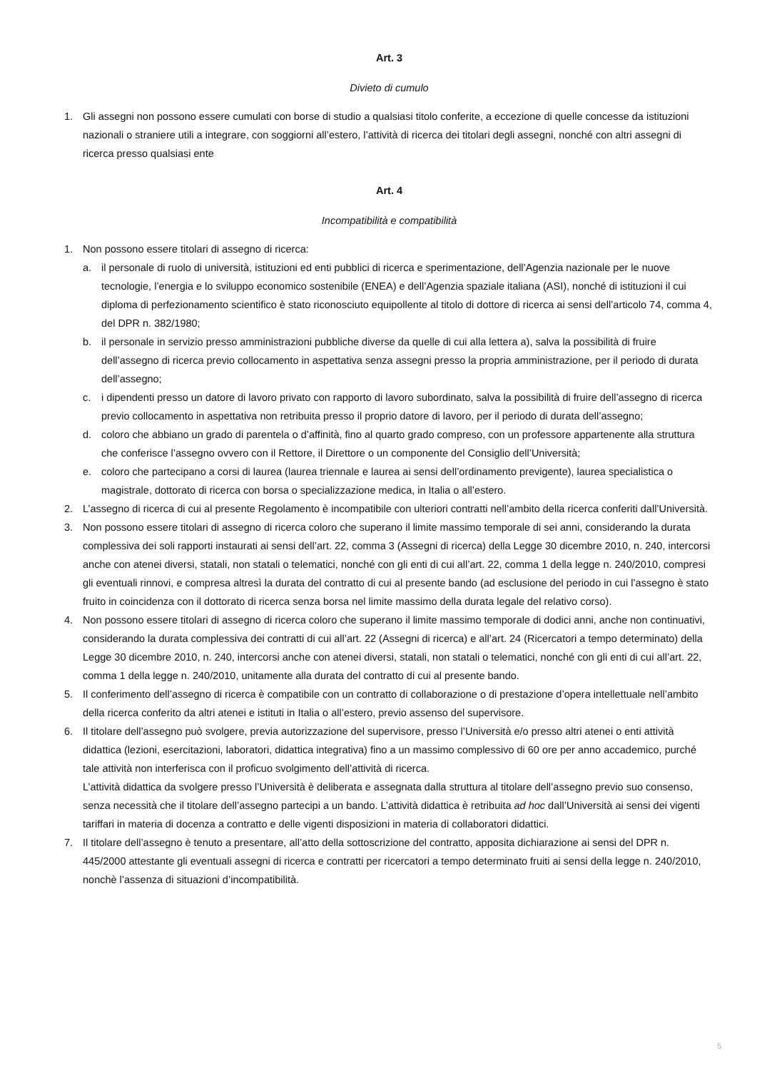Art. 3
Divieto di cumulo
1. Gli assegni non possono essere cumulati con borse di studio a qualsiasi titolo conferite, a eccezione di quelle concesse da istituzioni nazionali o straniere utili a integrare, con soggiorni all’estero, l’attività di ricerca dei titolari degli assegni, nonché con altri assegni di ricerca presso qualsiasi ente
Art. 4
Incompatibilità e compatibilità
1. Non possono essere titolari di assegno di ricerca:
a. il personale di ruolo di università, istituzioni ed enti pubblici di ricerca e sperimentazione, dell’Agenzia nazionale per le nuove tecnologie, l’energia e lo sviluppo economico sostenibile (ENEA) e dell’Agenzia spaziale italiana (ASI), nonché di istituzioni il cui diploma di perfezionamento scientifico è stato riconosciuto equipollente al titolo di dottore di ricerca ai sensi dell’articolo 74, comma 4, del DPR n. 382/1980;
b. il personale in servizio presso amministrazioni pubbliche diverse da quelle di cui alla lettera a), salva la possibilità di fruire dell’assegno di ricerca previo collocamento in aspettativa senza assegni presso la propria amministrazione, per il periodo di durata dell’assegno;
c. i dipendenti presso un datore di lavoro privato con rapporto di lavoro subordinato, salva la possibilità di fruire dell’assegno di ricerca previo collocamento in aspettativa non retribuita presso il proprio datore di lavoro, per il periodo di durata dell’assegno;
d. coloro che abbiano un grado di parentela o d’affinità, fino al quarto grado compreso, con un professore appartenente alla struttura che conferisce l’assegno ovvero con il Rettore, il Direttore o un componente del Consiglio dell’Università;
e. coloro che partecipano a corsi di laurea (laurea triennale e laurea ai sensi dell’ordinamento previgente), laurea specialistica o magistrale, dottorato di ricerca con borsa o specializzazione medica, in Italia o all’estero.
2. L’assegno di ricerca di cui al presente Regolamento è incompatibile con ulteriori contratti nell’ambito della ricerca conferiti dall’Università.
3. Non possono essere titolari di assegno di ricerca coloro che superano il limite massimo temporale di sei anni, considerando la durata complessiva dei soli rapporti instaurati ai sensi dell’art. 22, comma 3 (Assegni di ricerca) della Legge 30 dicembre 2010, n. 240, intercorsi anche con atenei diversi, statali, non statali o telematici, nonché con gli enti di cui all’art. 22, comma 1 della legge n. 240/2010, compresi gli eventuali rinnovi, e compresa altresì la durata del contratto di cui al presente bando (ad esclusione del periodo in cui l’assegno è stato fruito in coincidenza con il dottorato di ricerca senza borsa nel limite massimo della durata legale del relativo corso).
4. Non possono essere titolari di assegno di ricerca coloro che superano il limite massimo temporale di dodici anni, anche non continuativi, considerando la durata complessiva dei contratti di cui all’art. 22 (Assegni di ricerca) e all’art. 24 (Ricercatori a tempo determinato) della Legge 30 dicembre 2010, n. 240, intercorsi anche con atenei diversi, statali, non statali o telematici, nonché con gli enti di cui all’art. 22, comma 1 della legge n. 240/2010, unitamente alla durata del contratto di cui al presente bando.
5. Il conferimento dell’assegno di ricerca è compatibile con un contratto di collaborazione o di prestazione d’opera intellettuale nell’ambito della ricerca conferito da altri atenei e istituti in Italia o all’estero, previo assenso del supervisore.
6. Il titolare dell’assegno può svolgere, previa autorizzazione del supervisore, presso l’Università e/o presso altri atenei o enti attività didattica (lezioni, esercitazioni, laboratori, didattica integrativa) fino a un massimo complessivo di 60 ore per anno accademico, purché tale attività non interferisca con il proficuo svolgimento dell’attività di ricerca.
L’attività didattica da svolgere presso l’Università è deliberata e assegnata dalla struttura al titolare dell’assegno previo suo consenso, senza necessità che il titolare dell’assegno partecipi a un bando. L’attività didattica è retribuita ad hoc dall’Università ai sensi dei vigenti tariffari in materia di docenza a contratto e delle vigenti disposizioni in materia di collaboratori didattici.
7. Il titolare dell’assegno è tenuto a presentare, all’atto della sottoscrizione del contratto, apposita dichiarazione ai sensi del DPR n. 445/2000 attestante gli eventuali assegni di ricerca e contratti per ricercatori a tempo determinato fruiti ai sensi della legge n. 240/2010, nonchè l’assenza di situazioni d’incompatibilità.
5